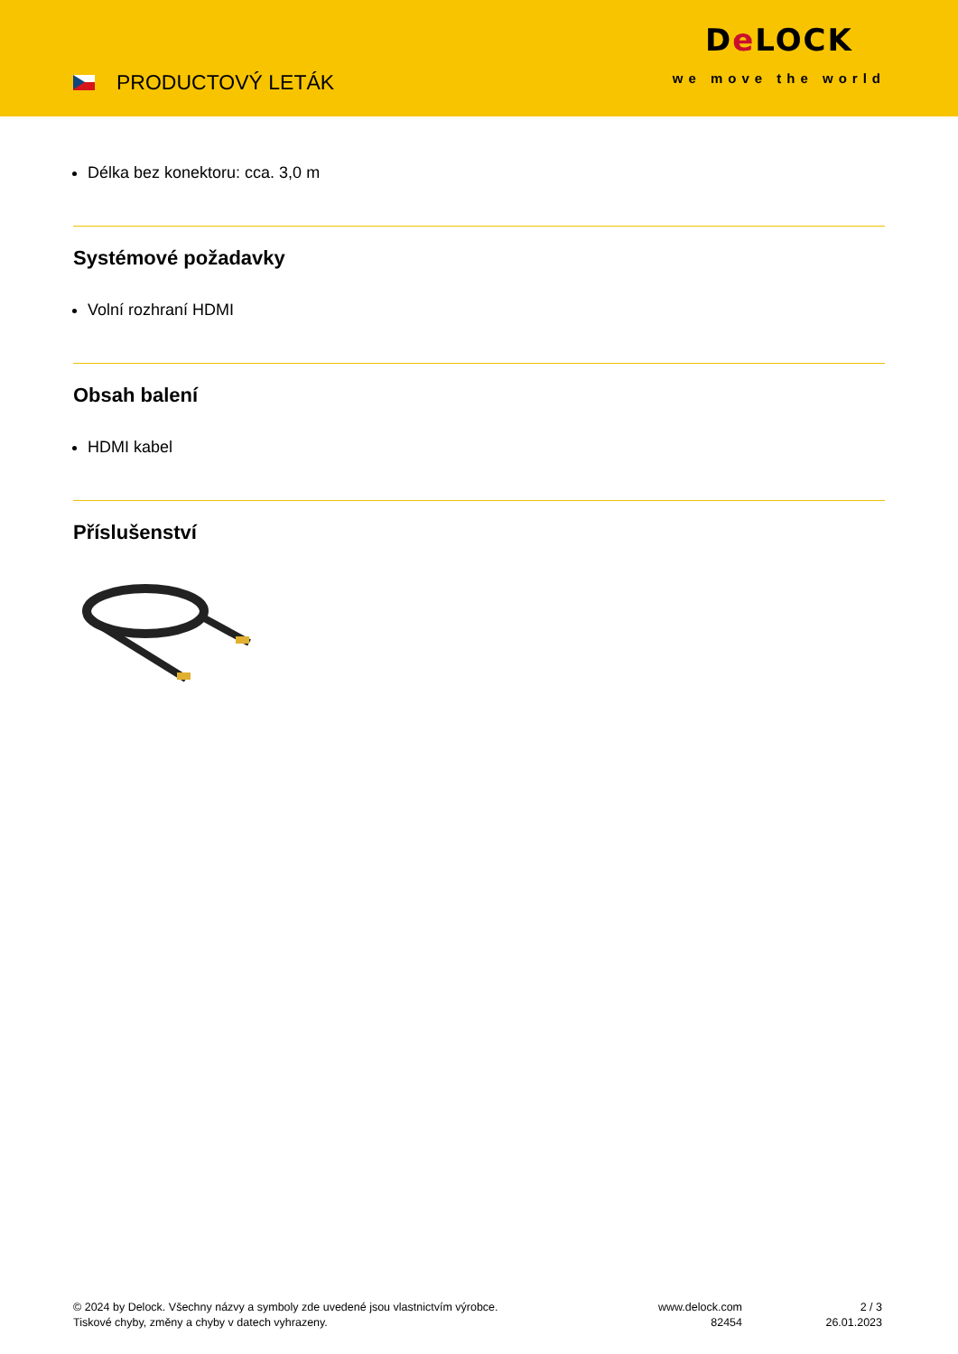PRODUCTOVÝ LETÁK
De LOCK
we move the world
Délka bez konektoru: cca. 3,0 m
Systémové požadavky
Volní rozhraní HDMI
Obsah balení
HDMI kabel
Příslušenství
© 2024 by Delock. Všechny názvy a symboly zde uvedené jsou vlastnictvím výrobce.
Tiskové chyby, změny a chyby v datech vyhrazeny.
www.delock.com
82454
2 / 3
26.01.2023